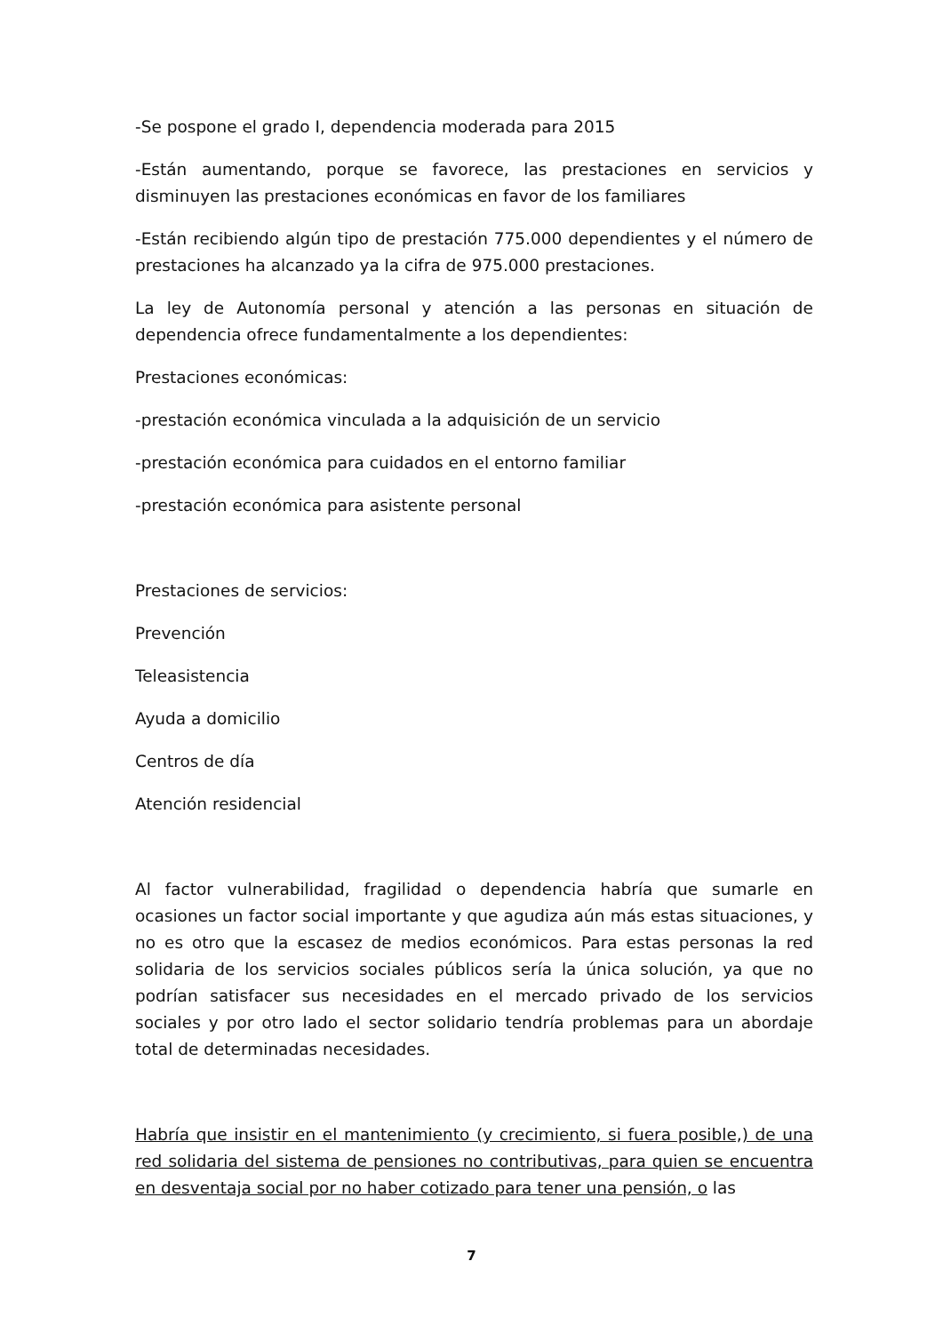-Se pospone el grado I, dependencia moderada para 2015
-Están aumentando, porque se favorece, las prestaciones en servicios y disminuyen las prestaciones económicas en favor de los familiares
-Están recibiendo algún tipo de prestación 775.000 dependientes y el número de prestaciones ha alcanzado ya la cifra de 975.000 prestaciones.
La ley de Autonomía personal y atención a las personas en situación de dependencia ofrece fundamentalmente a los dependientes:
Prestaciones económicas:
-prestación económica vinculada a la adquisición de un servicio
-prestación económica para cuidados en el entorno familiar
-prestación económica para asistente personal
Prestaciones de servicios:
Prevención
Teleasistencia
Ayuda a domicilio
Centros de día
Atención residencial
Al factor vulnerabilidad, fragilidad o dependencia habría que sumarle en ocasiones un factor social importante y que agudiza aún más estas situaciones, y no es otro que la escasez de medios económicos. Para estas personas la red solidaria de los servicios sociales públicos sería la única solución, ya que no podrían satisfacer sus necesidades en el mercado privado de los servicios sociales y por otro lado el sector solidario tendría problemas para un abordaje total de determinadas necesidades.
Habría que insistir en el mantenimiento (y crecimiento, si fuera posible,) de una red solidaria del sistema de pensiones no contributivas, para quien se encuentra en desventaja social por no haber cotizado para tener una pensión, o las
7